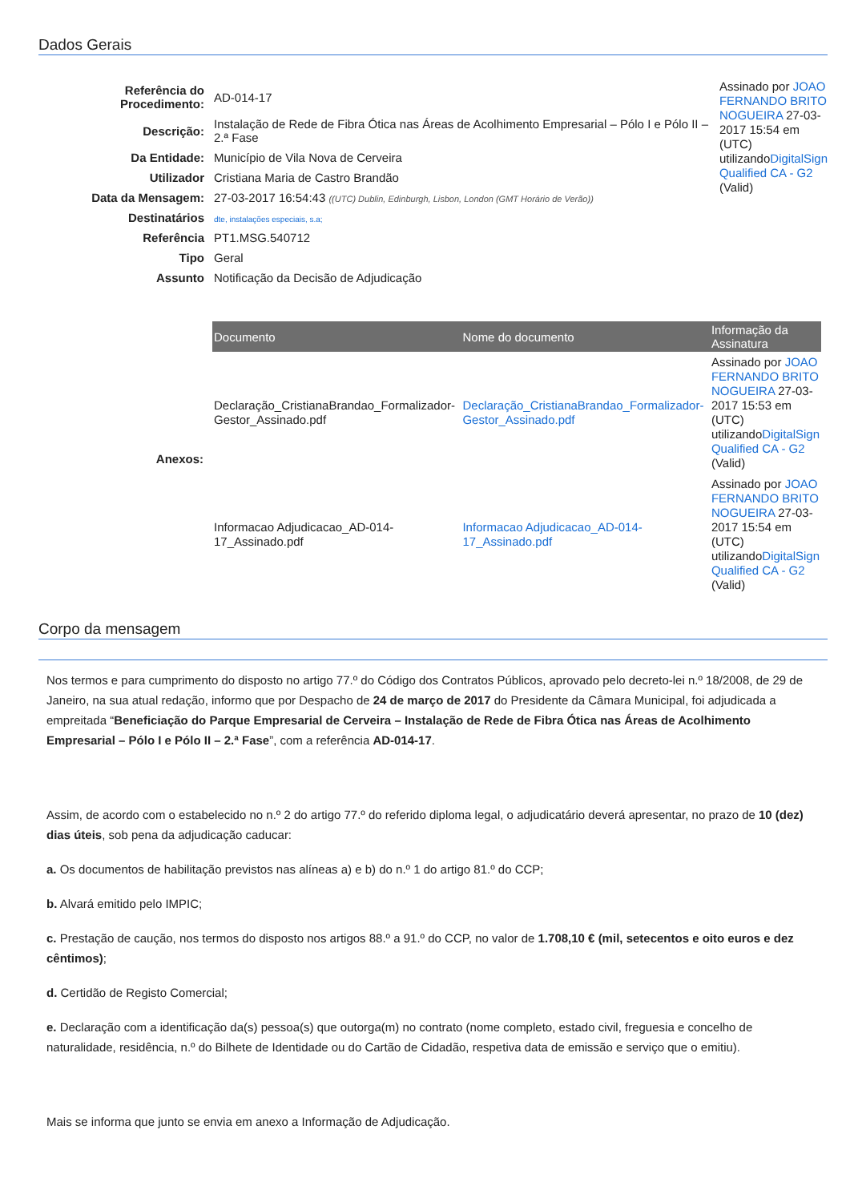Dados Gerais
| Referência do Procedimento: | AD-014-17 |
| Descrição: | Instalação de Rede de Fibra Ótica nas Áreas de Acolhimento Empresarial – Pólo I e Pólo II – 2.ª Fase |
| Da Entidade: | Município de Vila Nova de Cerveira |
| Utilizador | Cristiana Maria de Castro Brandão |
| Data da Mensagem: | 27-03-2017 16:54:43 ((UTC) Dublin, Edinburgh, Lisbon, London (GMT Horário de Verão)) |
| Destinatários | dte, instalações especiais, s.a; |
| Referência | PT1.MSG.540712 |
| Tipo | Geral |
| Assunto | Notificação da Decisão de Adjudicação |
Assinado por JOAO FERNANDO BRITO NOGUEIRA 27-03-2017 15:54 em (UTC) utilizandoDigitalSign Qualified CA - G2 (Valid)
| Anexos: | / Documento / Nome do documento / Informação da Assinatura / / --- / --- / --- / / Declaração_CristianaBrandao_Formalizador-Gestor_Assinado.pdf / Declaração_CristianaBrandao_Formalizador-Gestor_Assinado.pdf / Assinado por JOAO FERNANDO BRITO NOGUEIRA 27-03-2017 15:53 em (UTC) utilizando DigitalSign Qualified CA - G2 (Valid) / / Informacao Adjudicacao_AD-014-17_Assinado.pdf / Informacao Adjudicacao_AD-014-17_Assinado.pdf / Assinado por JOAO FERNANDO BRITO NOGUEIRA 27-03-2017 15:54 em (UTC) utilizando DigitalSign Qualified CA - G2 (Valid) / |
Corpo da mensagem
Nos termos e para cumprimento do disposto no artigo 77.º do Código dos Contratos Públicos, aprovado pelo decreto-lei n.º 18/2008, de 29 de Janeiro, na sua atual redação, informo que por Despacho de 24 de março de 2017 do Presidente da Câmara Municipal, foi adjudicada a empreitada “Beneficiação do Parque Empresarial de Cerveira – Instalação de Rede de Fibra Ótica nas Áreas de Acolhimento Empresarial – Pólo I e Pólo II – 2.ª Fase”, com a referência AD-014-17.
Assim, de acordo com o estabelecido no n.º 2 do artigo 77.º do referido diploma legal, o adjudicatário deverá apresentar, no prazo de 10 (dez) dias úteis, sob pena da adjudicação caducar:
a. Os documentos de habilitação previstos nas alíneas a) e b) do n.º 1 do artigo 81.º do CCP;
b. Alvará emitido pelo IMPIC;
c. Prestação de caução, nos termos do disposto nos artigos 88.º a 91.º do CCP, no valor de 1.708,10 € (mil, setecentos e oito euros e dez cêntimos);
d. Certidão de Registo Comercial;
e. Declaração com a identificação da(s) pessoa(s) que outorga(m) no contrato (nome completo, estado civil, freguesia e concelho de naturalidade, residência, n.º do Bilhete de Identidade ou do Cartão de Cidadão, respetiva data de emissão e serviço que o emitiu).
Mais se informa que junto se envia em anexo a Informação de Adjudicação.